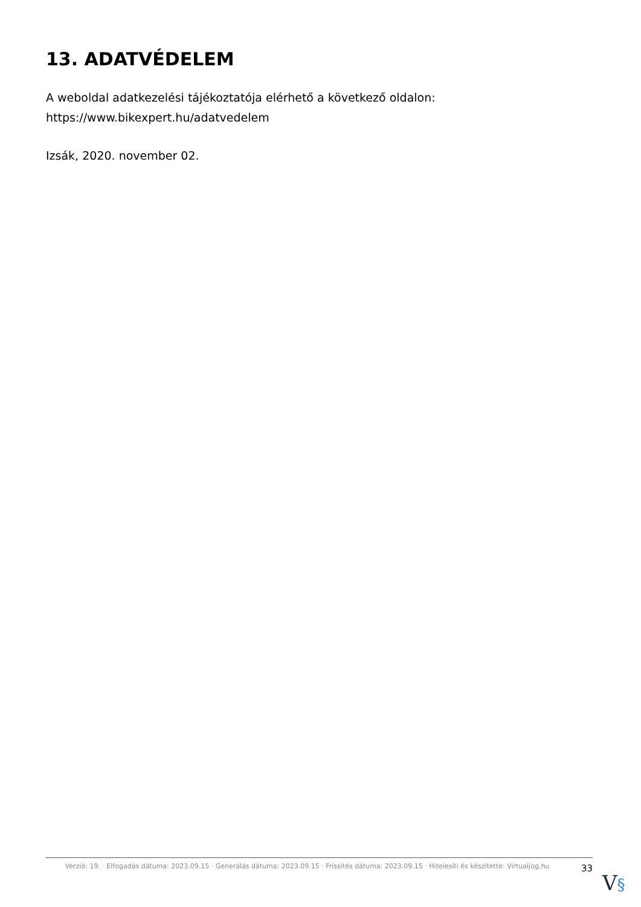13. ADATVÉDELEM
A weboldal adatkezelési tájékoztatója elérhető a következő oldalon:
https://www.bikexpert.hu/adatvedelem
Izsák, 2020. november 02.
Verzió: 19. · Elfogadás dátuma: 2023.09.15 · Generálás dátuma: 2023.09.15 · Frissítés dátuma: 2023.09.15 · Hitelesíti és készítette: Virtualjog.hu
33
V§